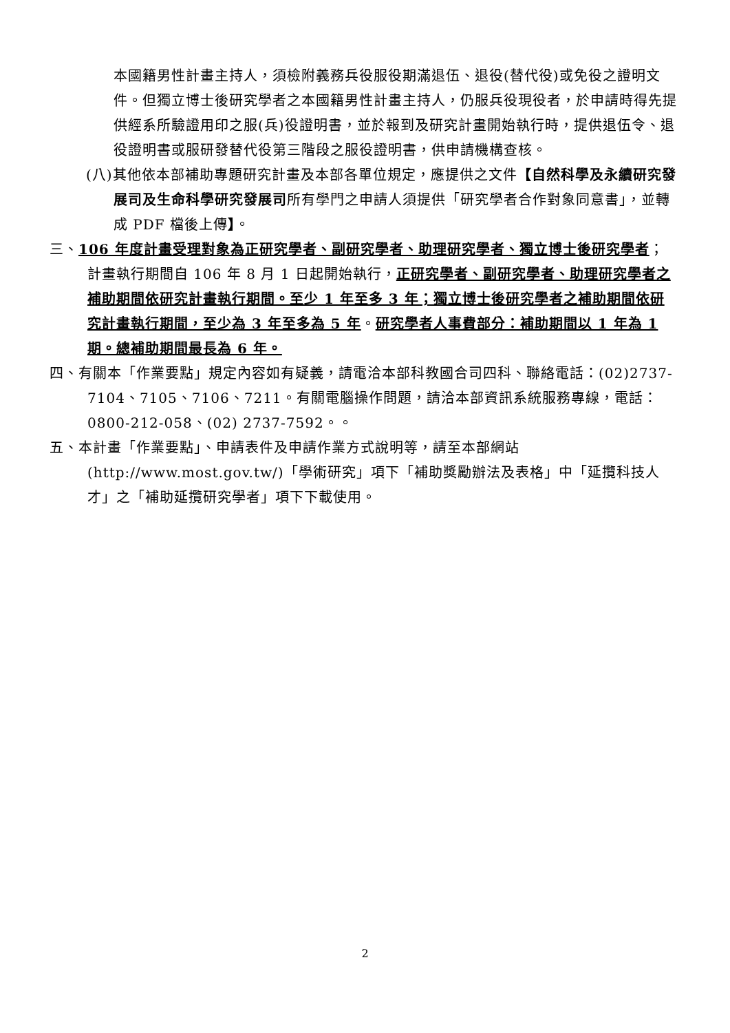本國籍男性計畫主持人，須檢附義務兵役服役期滿退伍、退役(替代役)或免役之證明文件。但獨立博士後研究學者之本國籍男性計畫主持人，仍服兵役現役者，於申請時得先提供經系所驗證用印之服(兵)役證明書，並於報到及研究計畫開始執行時，提供退伍令、退役證明書或服研發替代役第三階段之服役證明書，供申請機構查核。
(八)其他依本部補助專題研究計畫及本部各單位規定，應提供之文件【自然科學及永續研究發展司及生命科學研究發展司所有學門之申請人須提供「研究學者合作對象同意書」，並轉成 PDF 檔後上傳】。
三、106 年度計畫受理對象為正研究學者、副研究學者、助理研究學者、獨立博士後研究學者；計畫執行期間自 106 年 8 月 1 日起開始執行，正研究學者、副研究學者、助理研究學者之補助期間依研究計畫執行期間。至少 1 年至多 3 年；獨立博士後研究學者之補助期間依研究計畫執行期間，至少為 3 年至多為 5 年。研究學者人事費部分：補助期間以 1 年為 1 期。總補助期間最長為 6 年。
四、有關本「作業要點」規定內容如有疑義，請電洽本部科教國合司四科、聯絡電話：(02)2737-7104、7105、7106、7211。有關電腦操作問題，請洽本部資訊系統服務專線，電話：0800-212-058、(02) 2737-7592。。
五、本計畫「作業要點」、申請表件及申請作業方式說明等，請至本部網站 (http://www.most.gov.tw/)「學術研究」項下「補助獎勵辦法及表格」中「延攬科技人才」之「補助延攬研究學者」項下下載使用。
2